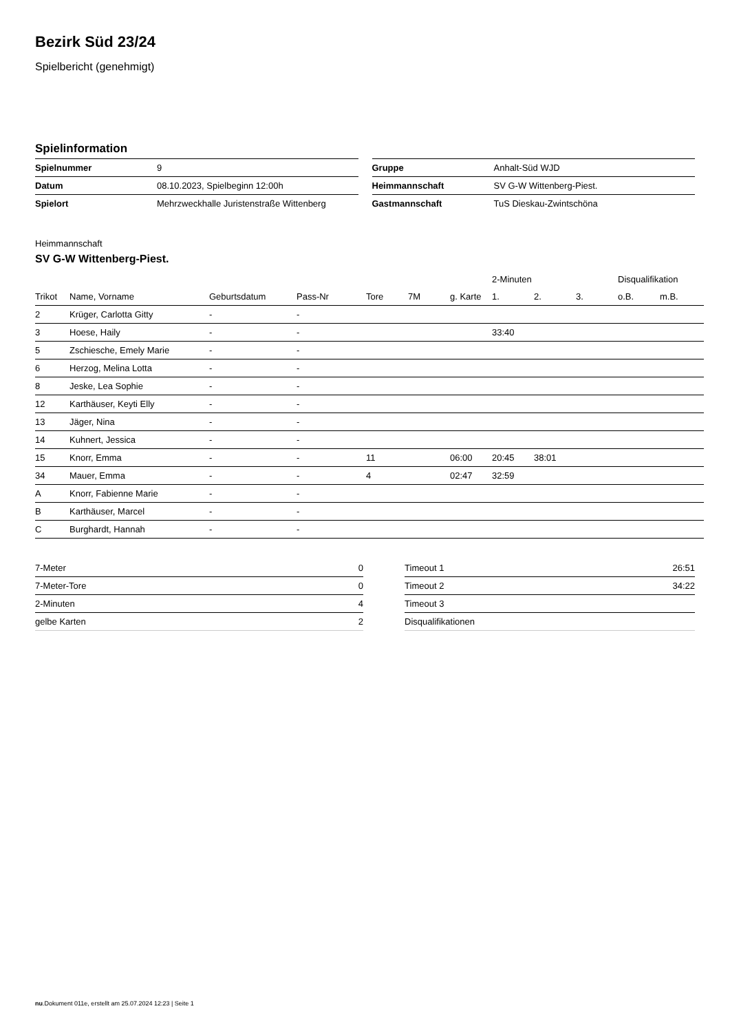Bezirk Süd 23/24
Spielbericht (genehmigt)
Spielinformation
| Spielnummer | 9 |
| Datum | 08.10.2023, Spielbeginn 12:00h |
| Spielort | Mehrzweckhalle Juristenstraße Wittenberg |
| Gruppe | Anhalt-Süd WJD |
| Heimmannschaft | SV G-W Wittenberg-Piest. |
| Gastmannschaft | TuS Dieskau-Zwintschöna |
Heimmannschaft
SV G-W Wittenberg-Piest.
| | | | | | | | 2-Minuten | | | Disqualifikation | |
| --- | --- | --- | --- | --- | --- | --- | --- | --- | --- | --- | --- |
| Trikot | Name, Vorname | Geburtsdatum | Pass-Nr | Tore | 7M | g. Karte | 1. | 2. | 3. | o.B. | m.B. |
| 2 | Krüger, Carlotta Gitty | - | - | | | | | | | | |
| 3 | Hoese, Haily | - | - | | | | 33:40 | | | | |
| 5 | Zschiesche, Emely Marie | - | - | | | | | | | | |
| 6 | Herzog, Melina Lotta | - | - | | | | | | | | |
| 8 | Jeske, Lea Sophie | - | - | | | | | | | | |
| 12 | Karthäuser, Keyti Elly | - | - | | | | | | | | |
| 13 | Jäger, Nina | - | - | | | | | | | | |
| 14 | Kuhnert, Jessica | - | - | | | | | | | | |
| 15 | Knorr, Emma | - | - | 11 | | 06:00 | 20:45 | 38:01 | | | |
| 34 | Mauer, Emma | - | - | 4 | | 02:47 | 32:59 | | | | |
| A | Knorr, Fabienne Marie | - | - | | | | | | | | |
| B | Karthäuser, Marcel | - | - | | | | | | | | |
| C | Burghardt, Hannah | - | - | | | | | | | | |
| 7-Meter | 0 |
| 7-Meter-Tore | 0 |
| 2-Minuten | 4 |
| gelbe Karten | 2 |
| Timeout 1 | 26:51 |
| Timeout 2 | 34:22 |
| Timeout 3 | |
| Disqualifikationen | |
nu.Dokument 011e, erstellt am 25.07.2024 12:23 | Seite 1